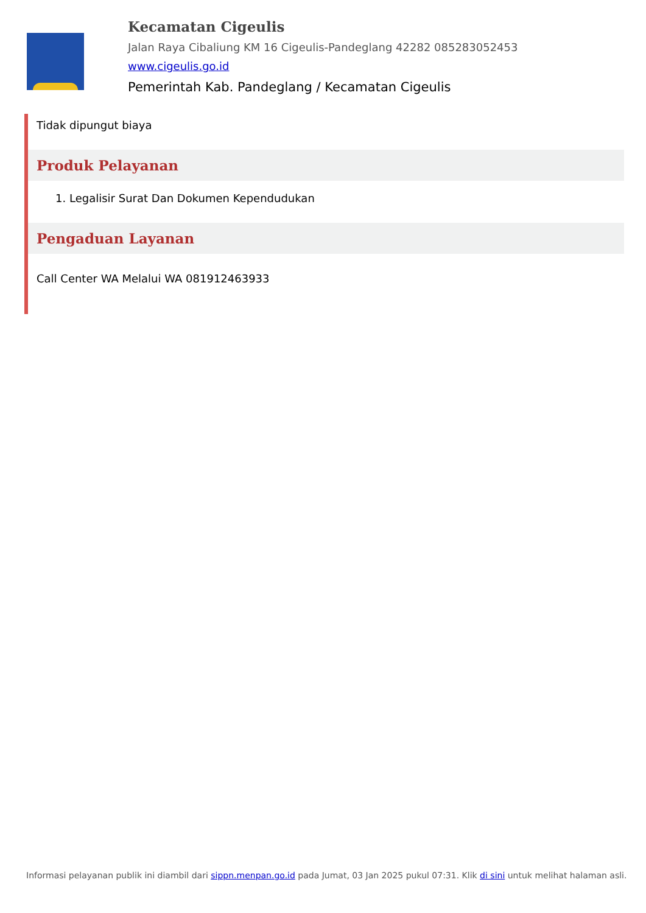Kecamatan Cigeulis
Jalan Raya Cibaliung KM 16 Cigeulis-Pandeglang 42282 085283052453
www.cigeulis.go.id
Pemerintah Kab. Pandeglang / Kecamatan Cigeulis
Tidak dipungut biaya
Produk Pelayanan
1. Legalisir Surat Dan Dokumen Kependudukan
Pengaduan Layanan
Call Center WA Melalui WA 081912463933
Informasi pelayanan publik ini diambil dari sippn.menpan.go.id pada Jumat, 03 Jan 2025 pukul 07:31. Klik di sini untuk melihat halaman asli.